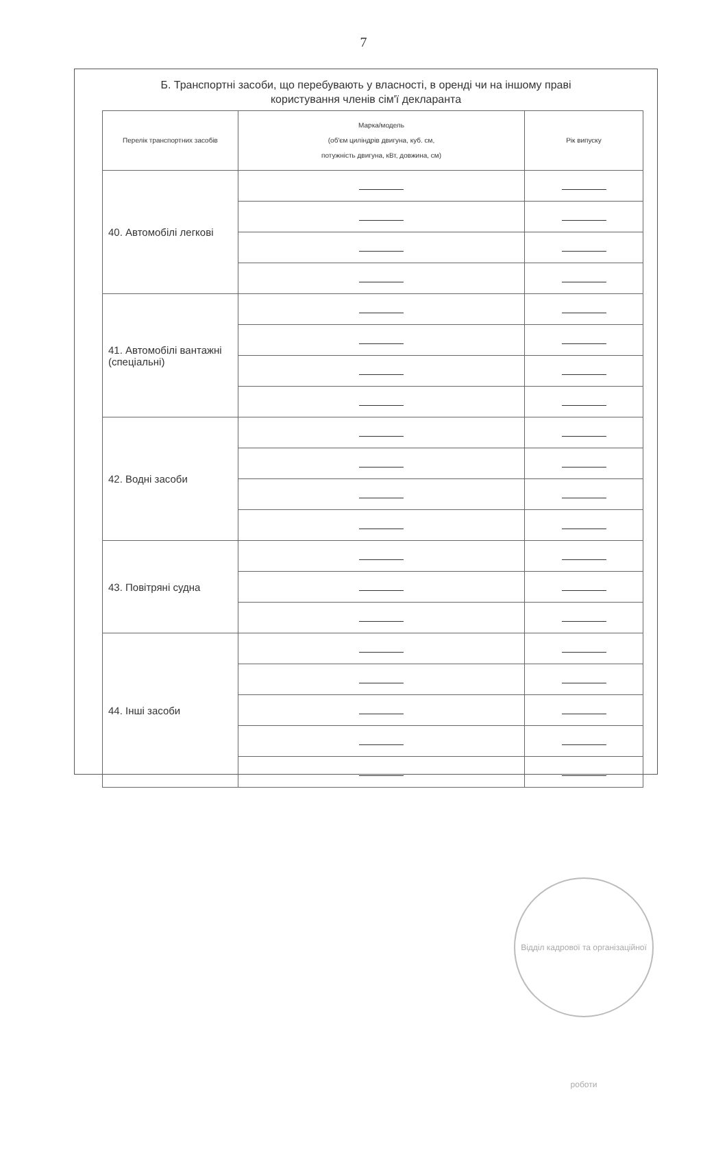7
Б. Транспортні засоби, що перебувають у власності, в оренді чи на іншому праві
користування членів сім'ї декларанта
| Перелік транспортних засобів | Марка/модель (об'єм циліндрів двигуна, куб. см, потужність двигуна, кВт, довжина, см) | Рік випуску |
| --- | --- | --- |
| 40. Автомобілі легкові | | |
| 41. Автомобілі вантажні (спеціальні) | | |
| 42. Водні засоби | | |
| 43. Повітряні судна | | |
| 44. Інші засоби | | |
Відділ кадрової та організаційної роботи